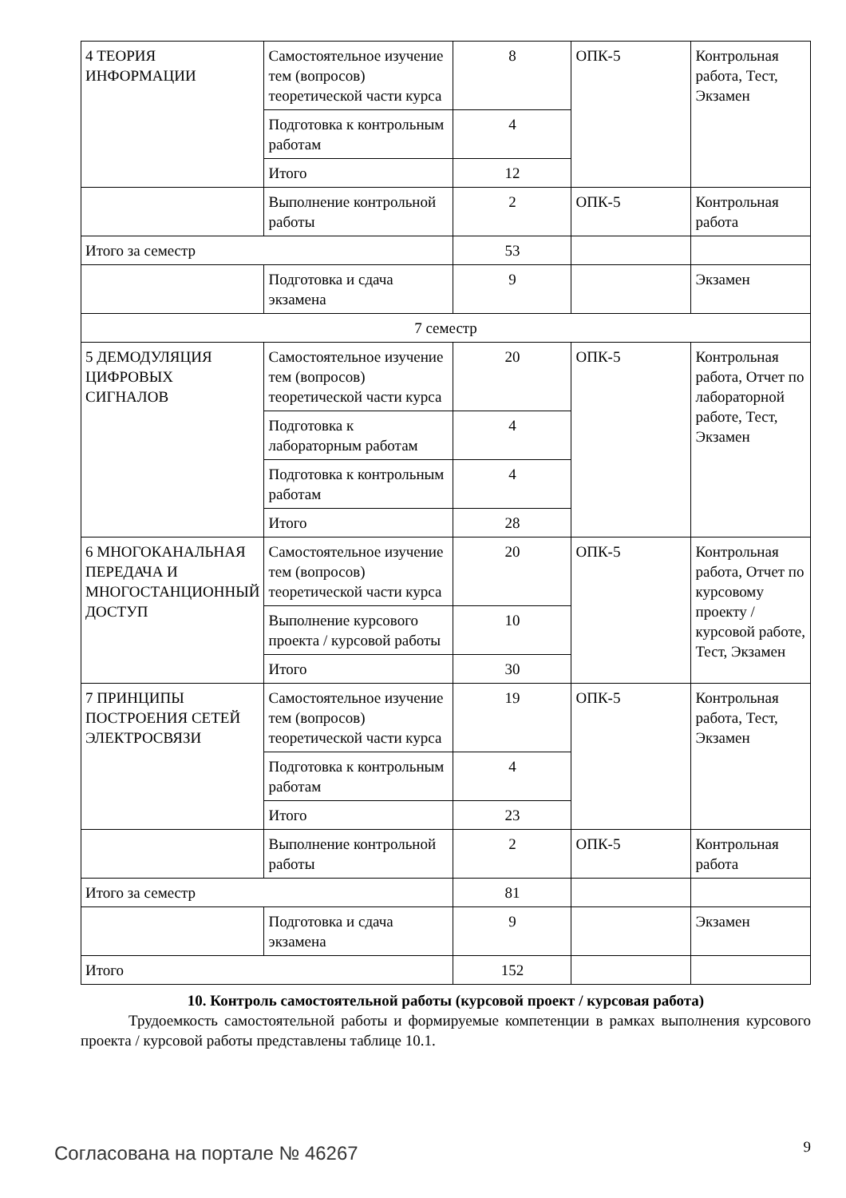| 4 ТЕОРИЯ ИНФОРМАЦИИ | Самостоятельное изучение тем (вопросов) теоретической части курса | 8 | ОПК-5 | Контрольная работа, Тест, Экзамен |
| | Подготовка к контрольным работам | 4 | | |
| | Итого | 12 | | |
| | Выполнение контрольной работы | 2 | ОПК-5 | Контрольная работа |
| Итого за семестр | | 53 | | |
| | Подготовка и сдача экзамена | 9 | | Экзамен |
| 7 семестр | | | | |
| 5 ДЕМОДУЛЯЦИЯ ЦИФРОВЫХ СИГНАЛОВ | Самостоятельное изучение тем (вопросов) теоретической части курса | 20 | ОПК-5 | Контрольная работа, Отчет по лабораторной работе, Тест, Экзамен |
| | Подготовка к лабораторным работам | 4 | | |
| | Подготовка к контрольным работам | 4 | | |
| | Итого | 28 | | |
| 6 МНОГОКАНАЛЬНАЯ ПЕРЕДАЧА И МНОГОСТАНЦИОННЫЙ ДОСТУП | Самостоятельное изучение тем (вопросов) теоретической части курса | 20 | ОПК-5 | Контрольная работа, Отчет по курсовому проекту / курсовой работе, Тест, Экзамен |
| | Выполнение курсового проекта / курсовой работы | 10 | | |
| | Итого | 30 | | |
| 7 ПРИНЦИПЫ ПОСТРОЕНИЯ СЕТЕЙ ЭЛЕКТРОСВЯЗИ | Самостоятельное изучение тем (вопросов) теоретической части курса | 19 | ОПК-5 | Контрольная работа, Тест, Экзамен |
| | Подготовка к контрольным работам | 4 | | |
| | Итого | 23 | | |
| | Выполнение контрольной работы | 2 | ОПК-5 | Контрольная работа |
| Итого за семестр | | 81 | | |
| | Подготовка и сдача экзамена | 9 | | Экзамен |
| Итого | | 152 | | |
10. Контроль самостоятельной работы (курсовой проект / курсовая работа)
Трудоемкость самостоятельной работы и формируемые компетенции в рамках выполнения курсового проекта / курсовой работы представлены таблице 10.1.
Согласована на портале № 46267 9